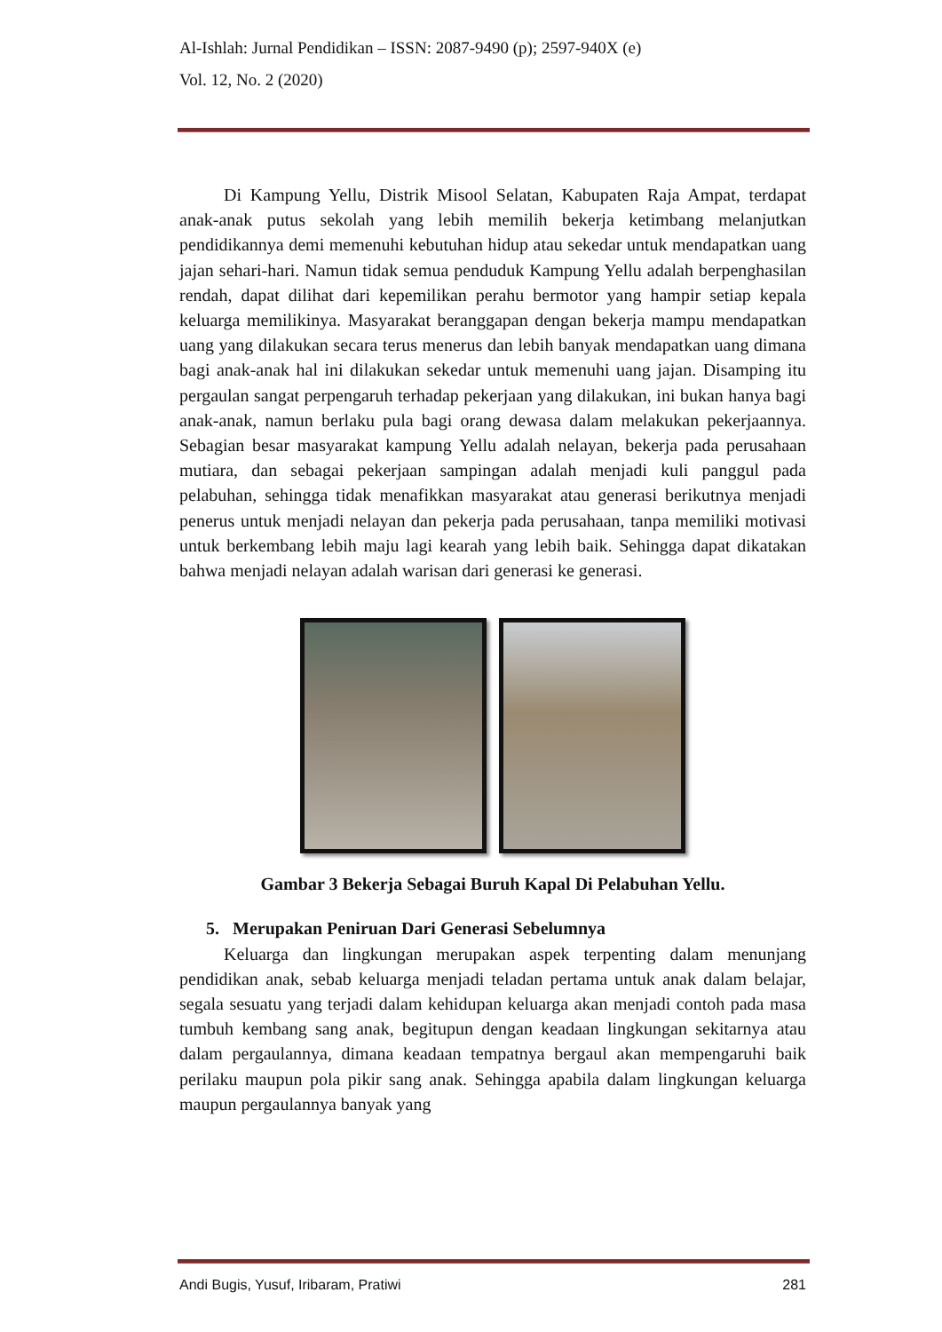Al-Ishlah: Jurnal Pendidikan – ISSN: 2087-9490 (p); 2597-940X (e)
Vol. 12, No. 2 (2020)
Di Kampung Yellu, Distrik Misool Selatan, Kabupaten Raja Ampat, terdapat anak-anak putus sekolah yang lebih memilih bekerja ketimbang melanjutkan pendidikannya demi memenuhi kebutuhan hidup atau sekedar untuk mendapatkan uang jajan sehari-hari. Namun tidak semua penduduk Kampung Yellu adalah berpenghasilan rendah, dapat dilihat dari kepemilikan perahu bermotor yang hampir setiap kepala keluarga memilikinya. Masyarakat beranggapan dengan bekerja mampu mendapatkan uang yang dilakukan secara terus menerus dan lebih banyak mendapatkan uang dimana bagi anak-anak hal ini dilakukan sekedar untuk memenuhi uang jajan. Disamping itu pergaulan sangat perpengaruh terhadap pekerjaan yang dilakukan, ini bukan hanya bagi anak-anak, namun berlaku pula bagi orang dewasa dalam melakukan pekerjaannya. Sebagian besar masyarakat kampung Yellu adalah nelayan, bekerja pada perusahaan mutiara, dan sebagai pekerjaan sampingan adalah menjadi kuli panggul pada pelabuhan, sehingga tidak menafikkan masyarakat atau generasi berikutnya menjadi penerus untuk menjadi nelayan dan pekerja pada perusahaan, tanpa memiliki motivasi untuk berkembang lebih maju lagi kearah yang lebih baik. Sehingga dapat dikatakan bahwa menjadi nelayan adalah warisan dari generasi ke generasi.
Gambar 3 Bekerja Sebagai Buruh Kapal Di Pelabuhan Yellu.
5. Merupakan Peniruan Dari Generasi Sebelumnya
Keluarga dan lingkungan merupakan aspek terpenting dalam menunjang pendidikan anak, sebab keluarga menjadi teladan pertama untuk anak dalam belajar, segala sesuatu yang terjadi dalam kehidupan keluarga akan menjadi contoh pada masa tumbuh kembang sang anak, begitupun dengan keadaan lingkungan sekitarnya atau dalam pergaulannya, dimana keadaan tempatnya bergaul akan mempengaruhi baik perilaku maupun pola pikir sang anak. Sehingga apabila dalam lingkungan keluarga maupun pergaulannya banyak yang
Andi Bugis, Yusuf, Iribaram, Pratiwi 281